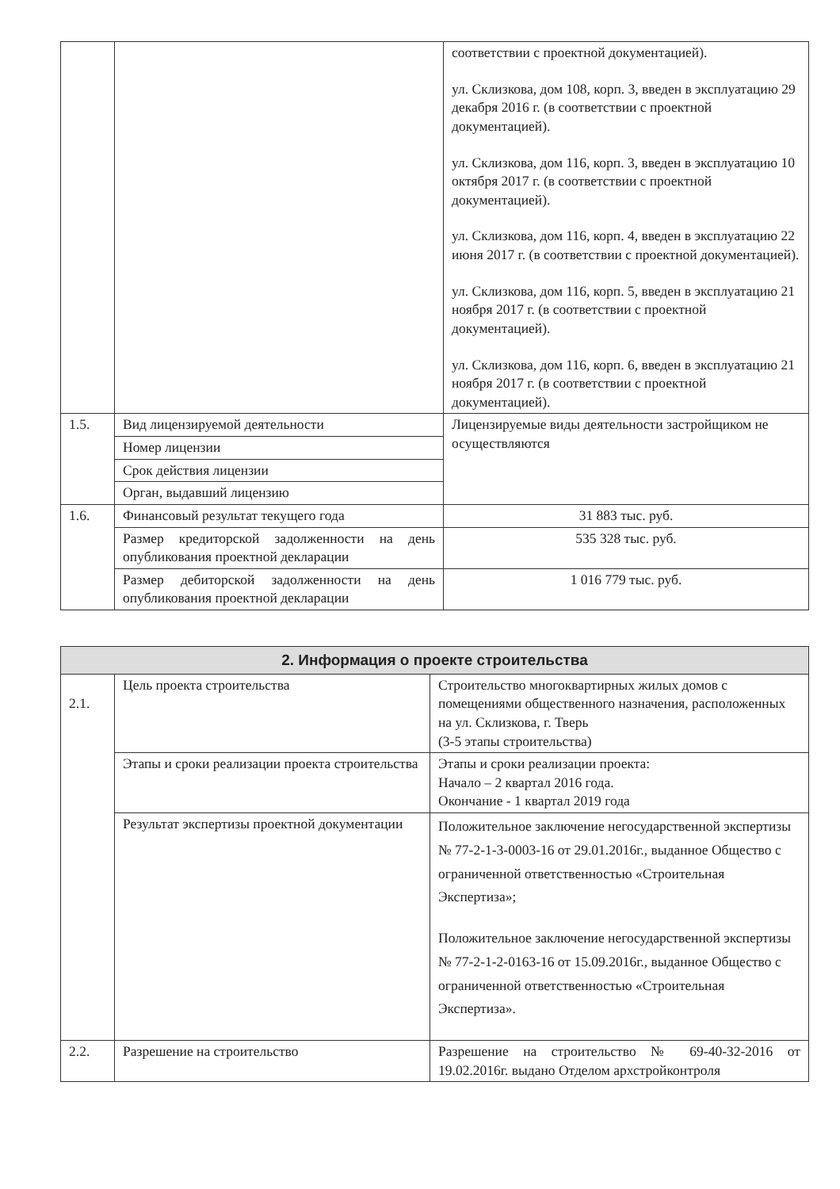| | | соответствии с проектной документацией). ул. Склизкова, дом 108, корп. 3, введен в эксплуатацию 29 декабря 2016 г. (в соответствии с проектной документацией). ул. Склизкова, дом 116, корп. 3, введен в эксплуатацию 10 октября 2017 г. (в соответствии с проектной документацией). ул. Склизкова, дом 116, корп. 4, введен в эксплуатацию 22 июня 2017 г. (в соответствии с проектной документацией). ул. Склизкова, дом 116, корп. 5, введен в эксплуатацию 21 ноября 2017 г. (в соответствии с проектной документацией). ул. Склизкова, дом 116, корп. 6, введен в эксплуатацию 21 ноября 2017 г. (в соответствии с проектной документацией). |
| 1.5. | Вид лицензируемой деятельности | Лицензируемые виды деятельности застройщиком не осуществляются |
| | Номер лицензии | |
| | Срок действия лицензии | |
| | Орган, выдавший лицензию | |
| 1.6. | Финансовый результат текущего года | 31 883 тыс. руб. |
| | Размер кредиторской задолженности на день опубликования проектной декларации | 535 328 тыс. руб. |
| | Размер дебиторской задолженности на день опубликования проектной декларации | 1 016 779 тыс. руб. |
| 2. Информация о проекте строительства | | |
| --- | --- | --- |
| 2.1. | Цель проекта строительства | Строительство многоквартирных жилых домов с помещениями общественного назначения, расположенных на ул. Склизкова, г. Тверь (3-5 этапы строительства) |
| | Этапы и сроки реализации проекта строительства | Этапы и сроки реализации проекта: Начало – 2 квартал 2016 года. Окончание - 1 квартал 2019 года |
| | Результат экспертизы проектной документации | Положительное заключение негосударственной экспертизы № 77-2-1-3-0003-16 от 29.01.2016г., выданное Общество с ограниченной ответственностью «Строительная Экспертиза»; Положительное заключение негосударственной экспертизы № 77-2-1-2-0163-16 от 15.09.2016г., выданное Общество с ограниченной ответственностью «Строительная Экспертиза». |
| 2.2. | Разрешение на строительство | Разрешение на строительство № 69-40-32-2016 от 19.02.2016г. выдано Отделом архстройконтроля |